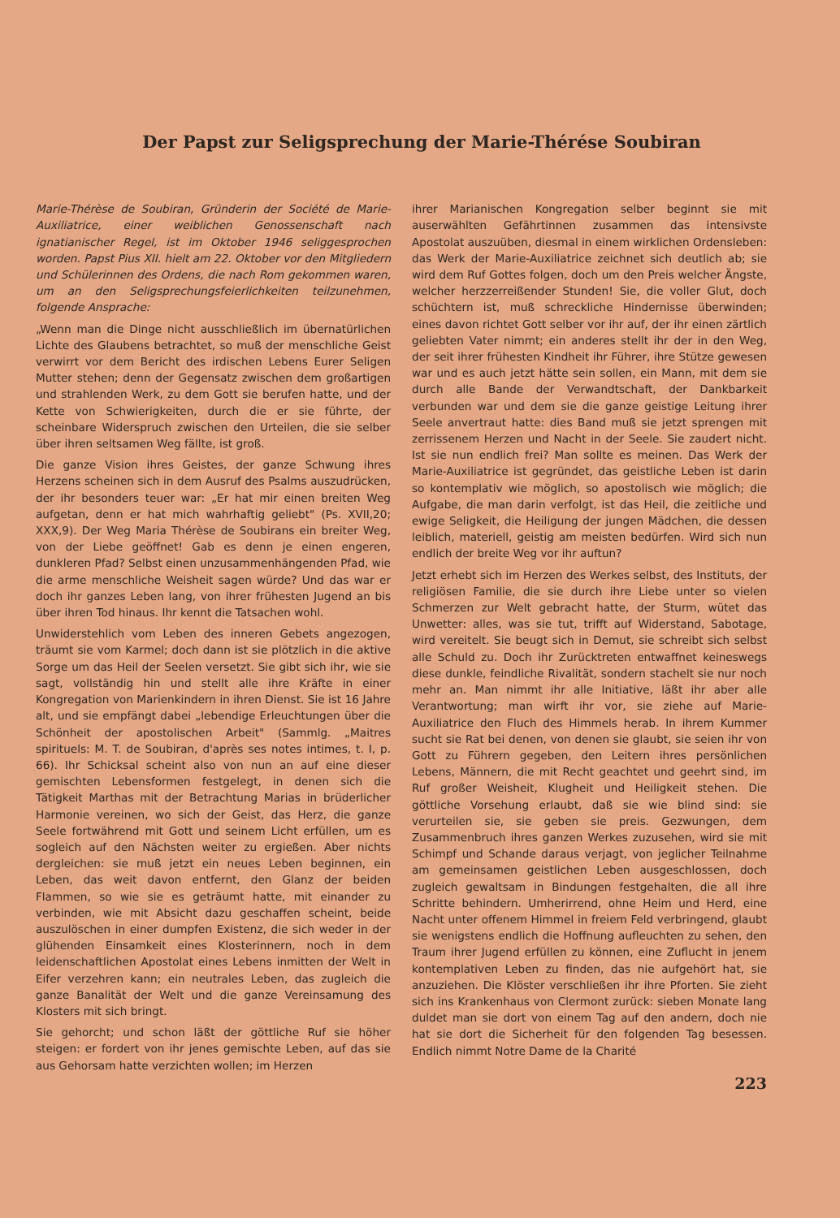Der Papst zur Seligsprechung der Marie-Thérése Soubiran
Marie-Thérèse de Soubiran, Gründerin der Société de Marie-Auxiliatrice, einer weiblichen Genossenschaft nach ignatianischer Regel, ist im Oktober 1946 seliggesprochen worden. Papst Pius XII. hielt am 22. Oktober vor den Mitgliedern und Schülerinnen des Ordens, die nach Rom gekommen waren, um an den Seligsprechungsfeierlichkeiten teilzunehmen, folgende Ansprache:
„Wenn man die Dinge nicht ausschließlich im übernatürlichen Lichte des Glaubens betrachtet, so muß der menschliche Geist verwirrt vor dem Bericht des irdischen Lebens Eurer Seligen Mutter stehen; denn der Gegensatz zwischen dem großartigen und strahlenden Werk, zu dem Gott sie berufen hatte, und der Kette von Schwierigkeiten, durch die er sie führte, der scheinbare Widerspruch zwischen den Urteilen, die sie selber über ihren seltsamen Weg fällte, ist groß.
Die ganze Vision ihres Geistes, der ganze Schwung ihres Herzens scheinen sich in dem Ausruf des Psalms auszudrücken, der ihr besonders teuer war: „Er hat mir einen breiten Weg aufgetan, denn er hat mich wahrhaftig geliebt" (Ps. XVII,20; XXX,9). Der Weg Maria Thérèse de Soubirans ein breiter Weg, von der Liebe geöffnet! Gab es denn je einen engeren, dunkleren Pfad? Selbst einen unzusammenhängenden Pfad, wie die arme menschliche Weisheit sagen würde? Und das war er doch ihr ganzes Leben lang, von ihrer frühesten Jugend an bis über ihren Tod hinaus. Ihr kennt die Tatsachen wohl.
Unwiderstehlich vom Leben des inneren Gebets angezogen, träumt sie vom Karmel; doch dann ist sie plötzlich in die aktive Sorge um das Heil der Seelen versetzt. Sie gibt sich ihr, wie sie sagt, vollständig hin und stellt alle ihre Kräfte in einer Kongregation von Marienkindern in ihren Dienst. Sie ist 16 Jahre alt, und sie empfängt dabei „lebendige Erleuchtungen über die Schönheit der apostolischen Arbeit" (Sammlg. „Maitres spirituels: M. T. de Soubiran, d'après ses notes intimes, t. I, p. 66). Ihr Schicksal scheint also von nun an auf eine dieser gemischten Lebensformen festgelegt, in denen sich die Tätigkeit Marthas mit der Betrachtung Marias in brüderlicher Harmonie vereinen, wo sich der Geist, das Herz, die ganze Seele fortwährend mit Gott und seinem Licht erfüllen, um es sogleich auf den Nächsten weiter zu ergießen. Aber nichts dergleichen: sie muß jetzt ein neues Leben beginnen, ein Leben, das weit davon entfernt, den Glanz der beiden Flammen, so wie sie es geträumt hatte, mit einander zu verbinden, wie mit Absicht dazu geschaffen scheint, beide auszulöschen in einer dumpfen Existenz, die sich weder in der glühenden Einsamkeit eines Klosterinnern, noch in dem leidenschaftlichen Apostolat eines Lebens inmitten der Welt in Eifer verzehren kann; ein neutrales Leben, das zugleich die ganze Banalität der Welt und die ganze Vereinsamung des Klosters mit sich bringt.
Sie gehorcht; und schon läßt der göttliche Ruf sie höher steigen: er fordert von ihr jenes gemischte Leben, auf das sie aus Gehorsam hatte verzichten wollen; im Herzen
ihrer Marianischen Kongregation selber beginnt sie mit auserwählten Gefährtinnen zusammen das intensivste Apostolat auszuüben, diesmal in einem wirklichen Ordensleben: das Werk der Marie-Auxiliatrice zeichnet sich deutlich ab; sie wird dem Ruf Gottes folgen, doch um den Preis welcher Ängste, welcher herzzerreißender Stunden! Sie, die voller Glut, doch schüchtern ist, muß schreckliche Hindernisse überwinden; eines davon richtet Gott selber vor ihr auf, der ihr einen zärtlich geliebten Vater nimmt; ein anderes stellt ihr der in den Weg, der seit ihrer frühesten Kindheit ihr Führer, ihre Stütze gewesen war und es auch jetzt hätte sein sollen, ein Mann, mit dem sie durch alle Bande der Verwandtschaft, der Dankbarkeit verbunden war und dem sie die ganze geistige Leitung ihrer Seele anvertraut hatte: dies Band muß sie jetzt sprengen mit zerrissenem Herzen und Nacht in der Seele. Sie zaudert nicht. Ist sie nun endlich frei? Man sollte es meinen. Das Werk der Marie-Auxiliatrice ist gegründet, das geistliche Leben ist darin so kontemplativ wie möglich, so apostolisch wie möglich; die Aufgabe, die man darin verfolgt, ist das Heil, die zeitliche und ewige Seligkeit, die Heiligung der jungen Mädchen, die dessen leiblich, materiell, geistig am meisten bedürfen. Wird sich nun endlich der breite Weg vor ihr auftun?
Jetzt erhebt sich im Herzen des Werkes selbst, des Instituts, der religiösen Familie, die sie durch ihre Liebe unter so vielen Schmerzen zur Welt gebracht hatte, der Sturm, wütet das Unwetter: alles, was sie tut, trifft auf Widerstand, Sabotage, wird vereitelt. Sie beugt sich in Demut, sie schreibt sich selbst alle Schuld zu. Doch ihr Zurücktreten entwaffnet keineswegs diese dunkle, feindliche Rivalität, sondern stachelt sie nur noch mehr an. Man nimmt ihr alle Initiative, läßt ihr aber alle Verantwortung; man wirft ihr vor, sie ziehe auf Marie-Auxiliatrice den Fluch des Himmels herab. In ihrem Kummer sucht sie Rat bei denen, von denen sie glaubt, sie seien ihr von Gott zu Führern gegeben, den Leitern ihres persönlichen Lebens, Männern, die mit Recht geachtet und geehrt sind, im Ruf großer Weisheit, Klugheit und Heiligkeit stehen. Die göttliche Vorsehung erlaubt, daß sie wie blind sind: sie verurteilen sie, sie geben sie preis. Gezwungen, dem Zusammenbruch ihres ganzen Werkes zuzusehen, wird sie mit Schimpf und Schande daraus verjagt, von jeglicher Teilnahme am gemeinsamen geistlichen Leben ausgeschlossen, doch zugleich gewaltsam in Bindungen festgehalten, die all ihre Schritte behindern. Umherirrend, ohne Heim und Herd, eine Nacht unter offenem Himmel in freiem Feld verbringend, glaubt sie wenigstens endlich die Hoffnung aufleuchten zu sehen, den Traum ihrer Jugend erfüllen zu können, eine Zuflucht in jenem kontemplativen Leben zu finden, das nie aufgehört hat, sie anzuziehen. Die Klöster verschließen ihr ihre Pforten. Sie zieht sich ins Krankenhaus von Clermont zurück: sieben Monate lang duldet man sie dort von einem Tag auf den andern, doch nie hat sie dort die Sicherheit für den folgenden Tag besessen. Endlich nimmt Notre Dame de la Charité
223